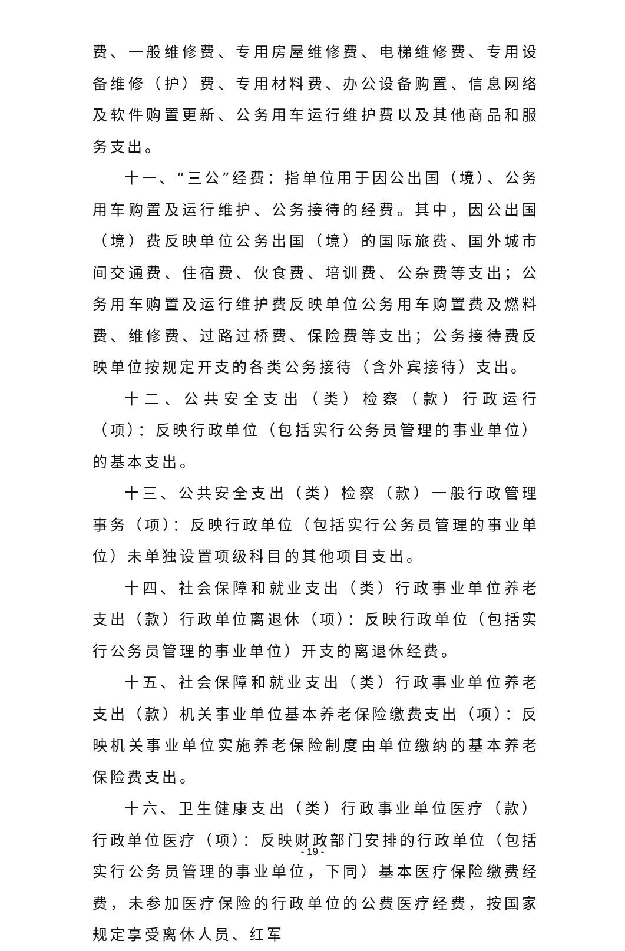费、一般维修费、专用房屋维修费、电梯维修费、专用设备维修（护）费、专用材料费、办公设备购置、信息网络及软件购置更新、公务用车运行维护费以及其他商品和服务支出。
十一、“三公”经费：指单位用于因公出国（境）、公务用车购置及运行维护、公务接待的经费。其中，因公出国（境）费反映单位公务出国（境）的国际旅费、国外城市间交通费、住宿费、伙食费、培训费、公杂费等支出；公务用车购置及运行维护费反映单位公务用车购置费及燃料费、维修费、过路过桥费、保险费等支出；公务接待费反映单位按规定开支的各类公务接待（含外宾接待）支出。
十二、公共安全支出（类）检察（款）行政运行（项）：反映行政单位（包括实行公务员管理的事业单位）的基本支出。
十三、公共安全支出（类）检察（款）一般行政管理事务（项）：反映行政单位（包括实行公务员管理的事业单位）未单独设置项级科目的其他项目支出。
十四、社会保障和就业支出（类）行政事业单位养老支出（款）行政单位离退休（项）：反映行政单位（包括实行公务员管理的事业单位）开支的离退休经费。
十五、社会保障和就业支出（类）行政事业单位养老支出（款）机关事业单位基本养老保险缴费支出（项）：反映机关事业单位实施养老保险制度由单位缴纳的基本养老保险费支出。
十六、卫生健康支出（类）行政事业单位医疗（款）行政单位医疗（项）：反映财政部门安排的行政单位（包括实行公务员管理的事业单位，下同）基本医疗保险缴费经费，未参加医疗保险的行政单位的公费医疗经费，按国家规定享受离休人员、红军
- 19 -